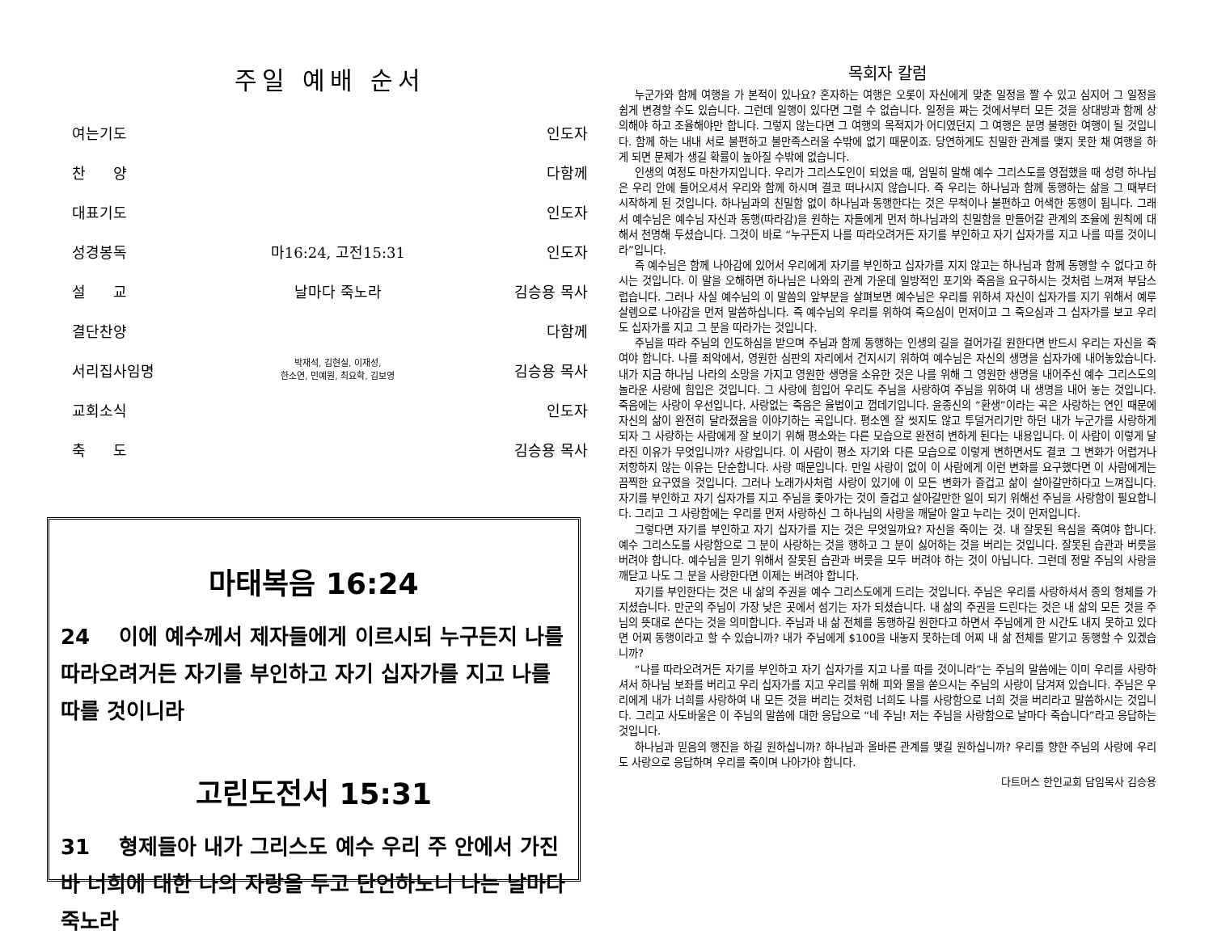주일 예배 순서
| 여는기도 | | 인도자 |
| 찬 양 | | 다함께 |
| 대표기도 | | 인도자 |
| 성경봉독 | 마16:24, 고전15:31 | 인도자 |
| 설 교 | 날마다 죽노라 | 김승용 목사 |
| 결단찬양 | | 다함께 |
| 서리집사임명 | 박재석, 김현실, 이재성, 한소연, 민예원, 최요학, 김보영 | 김승용 목사 |
| 교회소식 | | 인도자 |
| 축 도 | | 김승용 목사 |
마태복음 16:24
24 이에 예수께서 제자들에게 이르시되 누구든지 나를 따라오려거든 자기를 부인하고 자기 십자가를 지고 나를 따를 것이니라
고린도전서 15:31
31 형제들아 내가 그리스도 예수 우리 주 안에서 가진 바 너희에 대한 나의 자랑을 두고 단언하노니 나는 날마다 죽노라
목회자 칼럼
누군가와 함께 여행을 가 본적이 있나요? 혼자하는 여행은 오롯이 자신에게 맞춘 일정을 짤 수 있고 심지어 그 일정을 쉽게 변경할 수도 있습니다. 그런데 일행이 있다면 그럴 수 없습니다. 일정을 짜는 것에서부터 모든 것을 상대방과 함께 상의해야 하고 조율해야만 합니다. 그렇지 않는다면 그 여행의 목적지가 어디였던지 그 여행은 분명 불행한 여행이 될 것입니다. 함께 하는 내내 서로 불편하고 불만족스러울 수밖에 없기 때문이죠. 당연하게도 친밀한 관계를 맺지 못한 채 여행을 하게 되면 문제가 생길 확률이 높아질 수밖에 없습니다.
인생의 여정도 마찬가지입니다. 우리가 그리스도인이 되었을 때, 엄밀히 말해 예수 그리스도를 영접했을 때 성령 하나님은 우리 안에 들어오셔서 우리와 함께 하시며 결코 떠나시지 않습니다. 즉 우리는 하나님과 함께 동행하는 삶을 그 때부터 시작하게 된 것입니다. 하나님과의 친밀함 없이 하나님과 동행한다는 것은 무척이나 불편하고 어색한 동행이 됩니다. 그래서 예수님은 예수님 자신과 동행(따라감)을 원하는 자들에게 먼저 하나님과의 친밀함을 만들어갈 관계의 조율에 원칙에 대해서 천명해 두셨습니다. 그것이 바로 “누구든지 나를 따라오려거든 자기를 부인하고 자기 십자가를 지고 나를 따를 것이니라”입니다.
즉 예수님은 함께 나아감에 있어서 우리에게 자기를 부인하고 십자가를 지지 않고는 하나님과 함께 동행할 수 없다고 하시는 것입니다. 이 말을 오해하면 하나님은 나와의 관계 가운데 일방적인 포기와 죽음을 요구하시는 것처럼 느껴져 부담스럽습니다. 그러나 사실 예수님의 이 말씀의 앞부분을 살펴보면 예수님은 우리를 위하셔 자신이 십자가를 지기 위해서 예루살렘으로 나아감을 먼저 말씀하십니다. 즉 예수님의 우리를 위하여 죽으심이 먼저이고 그 죽으심과 그 십자가를 보고 우리도 십자가를 지고 그 분을 따라가는 것입니다.
주님을 따라 주님의 인도하심을 받으며 주님과 함께 동행하는 인생의 길을 걸어가길 원한다면 반드시 우리는 자신을 죽여야 합니다. 나를 죄악에서, 영원한 심판의 자리에서 건지시기 위하여 예수님은 자신의 생명을 십자가에 내어놓았습니다. 내가 지금 하나님 나라의 소망을 가지고 영원한 생명을 소유한 것은 나를 위해 그 영원한 생명을 내어주신 예수 그리스도의 놀라운 사랑에 힘입은 것입니다. 그 사랑에 힘입어 우리도 주님을 사랑하여 주님을 위하여 내 생명을 내어 놓는 것입니다. 죽음에는 사랑이 우선입니다. 사랑없는 죽음은 율법이고 껍데기입니다. 윤종신의 “환생”이라는 곡은 사랑하는 연인 때문에 자신의 삶이 완전히 달라졌음을 이야기하는 곡입니다. 평소엔 잘 씻지도 않고 투덜거리기만 하던 내가 누군가를 사랑하게 되자 그 사랑하는 사람에게 잘 보이기 위해 평소와는 다른 모습으로 완전히 변하게 된다는 내용입니다. 이 사람이 이렇게 달라진 이유가 무엇입니까? 사랑입니다. 이 사람이 평소 자기와 다른 모습으로 이렇게 변하면서도 결코 그 변화가 어렵거나 저항하지 않는 이유는 단순합니다. 사랑 때문입니다. 만일 사랑이 없이 이 사람에게 이런 변화를 요구했다면 이 사람에게는 끔찍한 요구였을 것입니다. 그러나 노래가사처럼 사랑이 있기에 이 모든 변화가 즐겁고 삶이 살아갈만하다고 느껴집니다. 자기를 부인하고 자기 십자가를 지고 주님을 좇아가는 것이 즐겁고 살아갈만한 일이 되기 위해선 주님을 사랑함이 필요합니다. 그리고 그 사랑함에는 우리를 먼저 사랑하신 그 하나님의 사랑을 깨달아 알고 누리는 것이 먼저입니다.
그렇다면 자기를 부인하고 자기 십자가를 지는 것은 무엇일까요? 자신을 죽이는 것. 내 잘못된 욕심을 죽여야 합니다. 예수 그리스도를 사랑함으로 그 분이 사랑하는 것을 행하고 그 분이 싫어하는 것을 버리는 것입니다. 잘못된 습관과 버릇을 버려야 합니다. 예수님을 믿기 위해서 잘못된 습관과 버릇을 모두 버려야 하는 것이 아닙니다. 그런데 정말 주님의 사랑을 깨닫고 나도 그 분을 사랑한다면 이제는 버려야 합니다.
자기를 부인한다는 것은 내 삶의 주권을 예수 그리스도에게 드리는 것입니다. 주님은 우리를 사랑하셔서 종의 형체를 가지셨습니다. 만군의 주님이 가장 낮은 곳에서 섬기는 자가 되셨습니다. 내 삶의 주권을 드린다는 것은 내 삶의 모든 것을 주님의 뜻대로 쓴다는 것을 의미합니다. 주님과 내 삶 전체를 동행하길 원한다고 하면서 주님에게 한 시간도 내지 못하고 있다면 어찌 동행이라고 할 수 있습니까? 내가 주님에게 $100을 내놓지 못하는데 어찌 내 삶 전체를 맡기고 동행할 수 있겠습니까?
“나를 따라오려거든 자기를 부인하고 자기 십자가를 지고 나를 따를 것이니라”는 주님의 말씀에는 이미 우리를 사랑하셔서 하나님 보좌를 버리고 우리 십자가를 지고 우리를 위해 피와 물을 쏟으시는 주님의 사랑이 담겨져 있습니다. 주님은 우리에게 내가 너희를 사랑하여 내 모든 것을 버리는 것처럼 너희도 나를 사랑함으로 너희 것을 버리라고 말씀하시는 것입니다. 그리고 사도바울은 이 주님의 말씀에 대한 응답으로 “네 주님! 저는 주님을 사랑함으로 날마다 죽습니다”라고 응답하는 것입니다.
하나님과 믿음의 행진을 하길 원하십니까? 하나님과 올바른 관계를 맺길 원하십니까? 우리를 향한 주님의 사랑에 우리도 사랑으로 응답하며 우리를 죽이며 나아가야 합니다.
다트머스 한인교회 담임목사 김승용